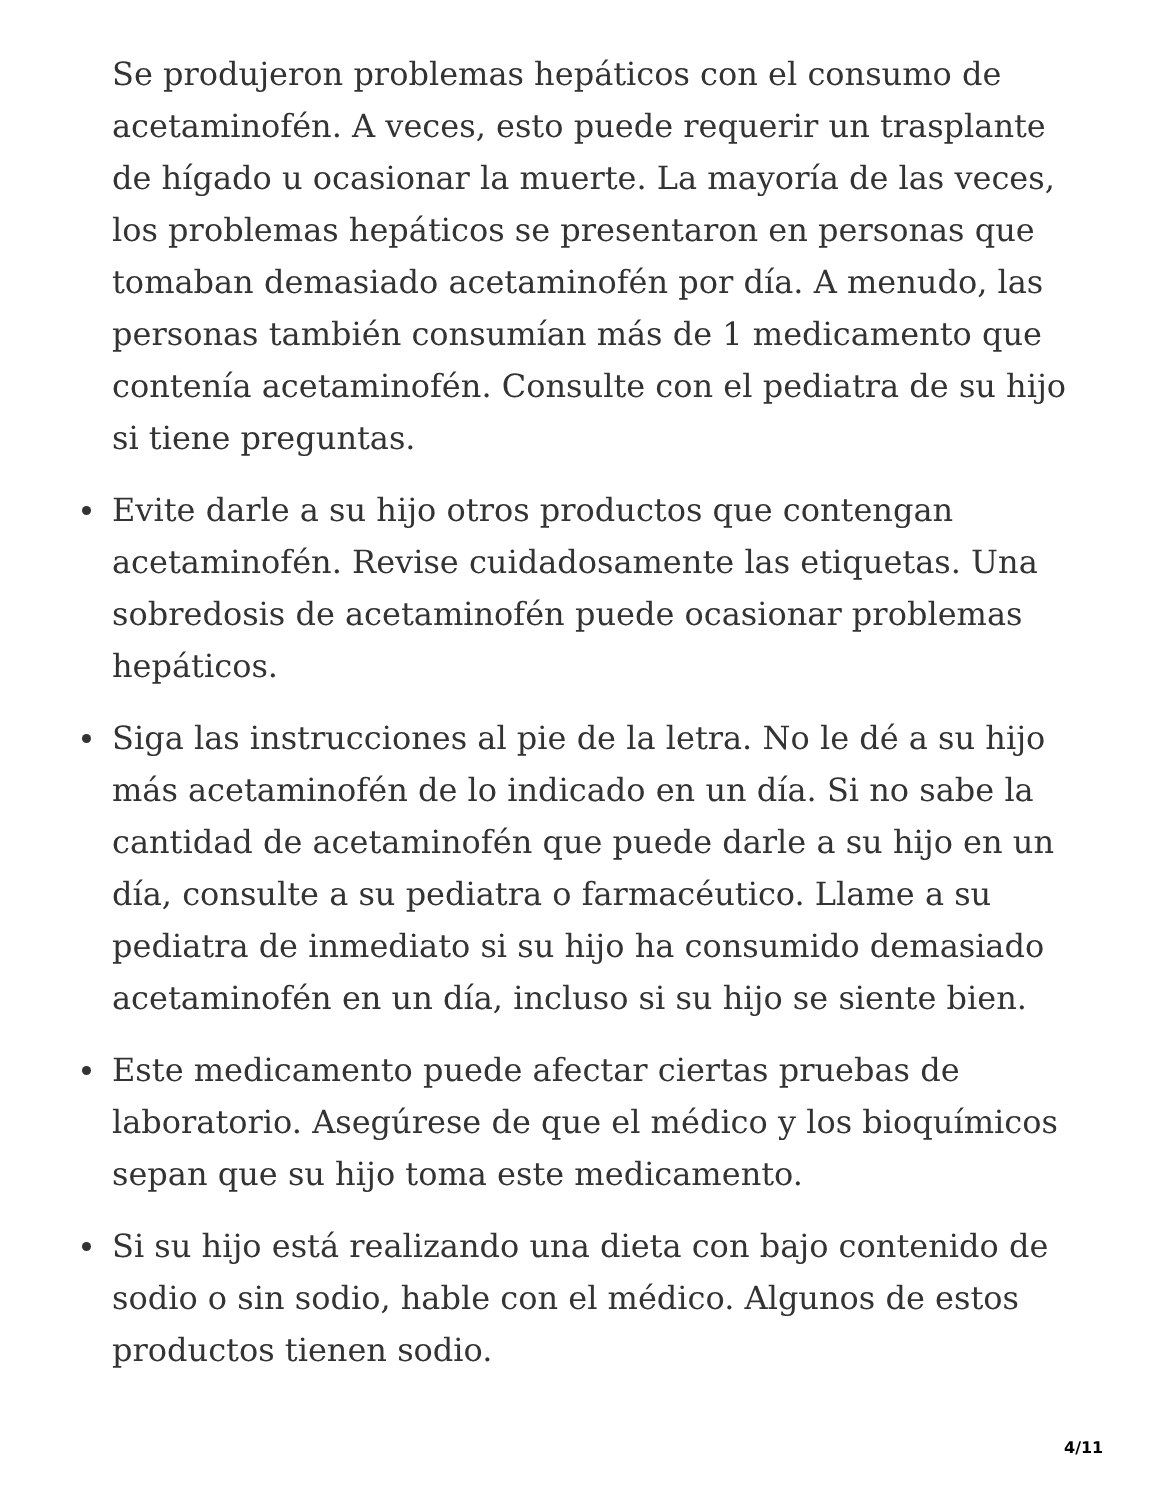Se produjeron problemas hepáticos con el consumo de acetaminofén. A veces, esto puede requerir un trasplante de hígado u ocasionar la muerte. La mayoría de las veces, los problemas hepáticos se presentaron en personas que tomaban demasiado acetaminofén por día. A menudo, las personas también consumían más de 1 medicamento que contenía acetaminofén. Consulte con el pediatra de su hijo si tiene preguntas.
Evite darle a su hijo otros productos que contengan acetaminofén. Revise cuidadosamente las etiquetas. Una sobredosis de acetaminofén puede ocasionar problemas hepáticos.
Siga las instrucciones al pie de la letra. No le dé a su hijo más acetaminofén de lo indicado en un día. Si no sabe la cantidad de acetaminofén que puede darle a su hijo en un día, consulte a su pediatra o farmacéutico. Llame a su pediatra de inmediato si su hijo ha consumido demasiado acetaminofén en un día, incluso si su hijo se siente bien.
Este medicamento puede afectar ciertas pruebas de laboratorio. Asegúrese de que el médico y los bioquímicos sepan que su hijo toma este medicamento.
Si su hijo está realizando una dieta con bajo contenido de sodio o sin sodio, hable con el médico. Algunos de estos productos tienen sodio.
4/11